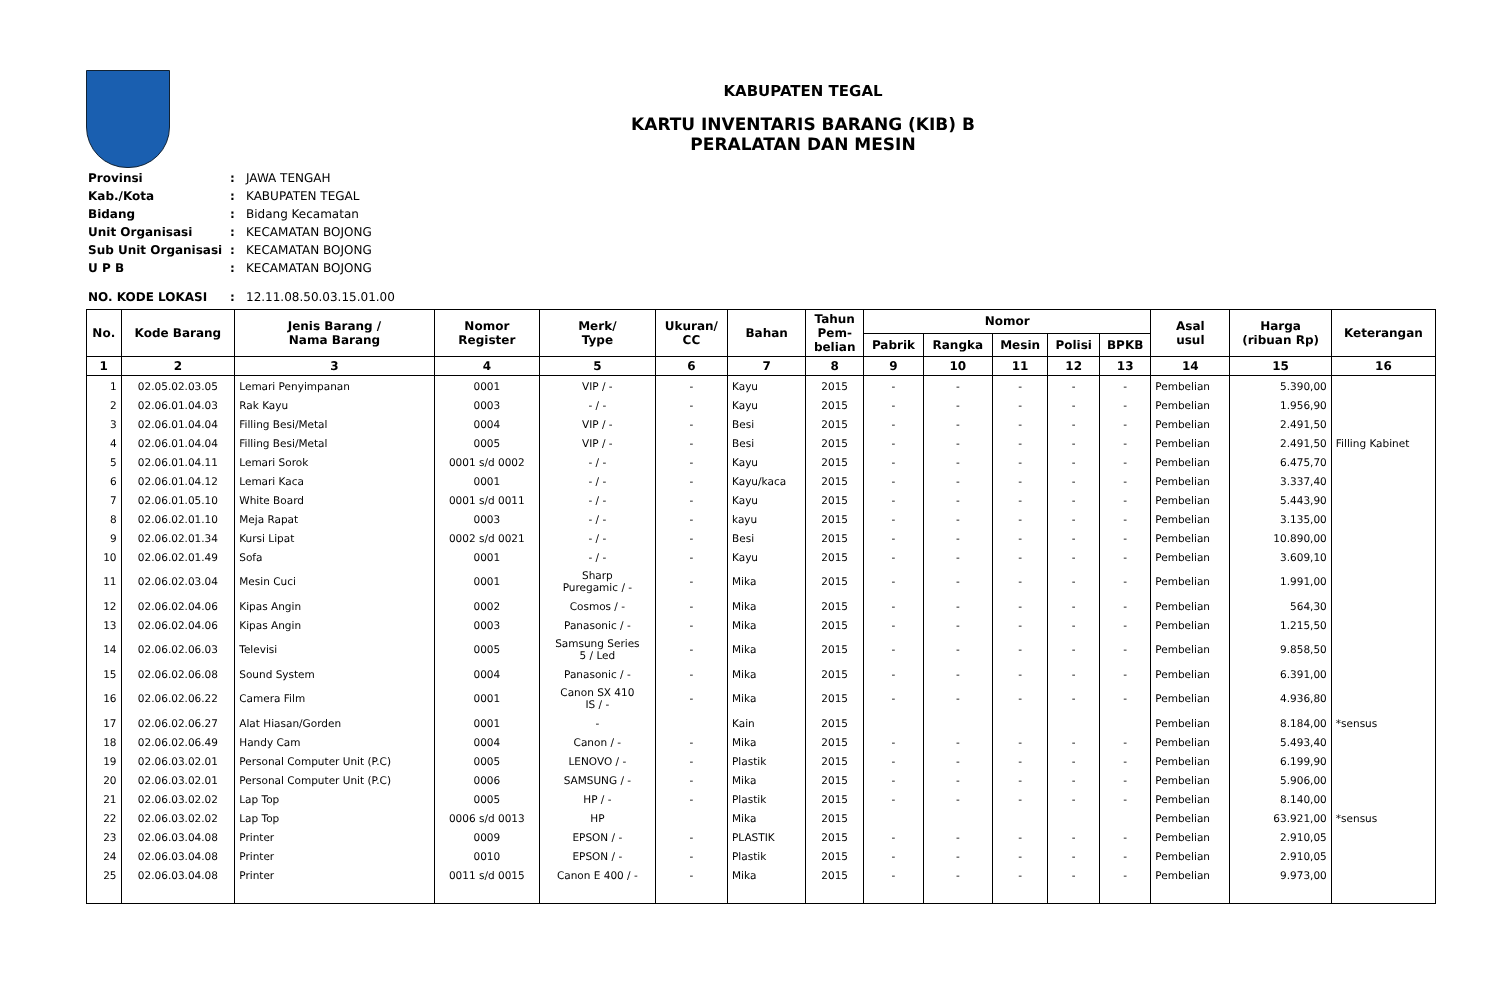KABUPATEN TEGAL
KARTU INVENTARIS BARANG (KIB) B
PERALATAN DAN MESIN
| Provinsi | : | JAWA TENGAH |
| Kab./Kota | : | KABUPATEN TEGAL |
| Bidang | : | Bidang Kecamatan |
| Unit Organisasi | : | KECAMATAN BOJONG |
| Sub Unit Organisasi | : | KECAMATAN BOJONG |
| U P B | : | KECAMATAN BOJONG |
| NO. KODE LOKASI | : | 12.11.08.50.03.15.01.00 |
| No. | Kode Barang | Jenis Barang / Nama Barang | Nomor Register | Merk/ Type | Ukuran/ CC | Bahan | Tahun Pem- belian | Nomor | | | | | Asal usul | Harga (ribuan Rp) | Keterangan |
| --- | --- | --- | --- | --- | --- | --- | --- | --- | --- | --- | --- | --- | --- | --- | --- |
| | | | | | | | | Pabrik | Rangka | Mesin | Polisi | BPKB | | | |
| 1 | 2 | 3 | 4 | 5 | 6 | 7 | 8 | 9 | 10 | 11 | 12 | 13 | 14 | 15 | 16 |
| 1 | 02.05.02.03.05 | Lemari Penyimpanan | 0001 | VIP / - | - | Kayu | 2015 | - | - | - | - | - | Pembelian | 5.390,00 | |
| 2 | 02.06.01.04.03 | Rak Kayu | 0003 | - / - | - | Kayu | 2015 | - | - | - | - | - | Pembelian | 1.956,90 | |
| 3 | 02.06.01.04.04 | Filling Besi/Metal | 0004 | VIP / - | - | Besi | 2015 | - | - | - | - | - | Pembelian | 2.491,50 | |
| 4 | 02.06.01.04.04 | Filling Besi/Metal | 0005 | VIP / - | - | Besi | 2015 | - | - | - | - | - | Pembelian | 2.491,50 | Filling Kabinet |
| 5 | 02.06.01.04.11 | Lemari Sorok | 0001 s/d 0002 | - / - | - | Kayu | 2015 | - | - | - | - | - | Pembelian | 6.475,70 | |
| 6 | 02.06.01.04.12 | Lemari Kaca | 0001 | - / - | - | Kayu/kaca | 2015 | - | - | - | - | - | Pembelian | 3.337,40 | |
| 7 | 02.06.01.05.10 | White Board | 0001 s/d 0011 | - / - | - | Kayu | 2015 | - | - | - | - | - | Pembelian | 5.443,90 | |
| 8 | 02.06.02.01.10 | Meja Rapat | 0003 | - / - | - | kayu | 2015 | - | - | - | - | - | Pembelian | 3.135,00 | |
| 9 | 02.06.02.01.34 | Kursi Lipat | 0002 s/d 0021 | - / - | - | Besi | 2015 | - | - | - | - | - | Pembelian | 10.890,00 | |
| 10 | 02.06.02.01.49 | Sofa | 0001 | - / - | - | Kayu | 2015 | - | - | - | - | - | Pembelian | 3.609,10 | |
| 11 | 02.06.02.03.04 | Mesin Cuci | 0001 | Sharp Puregamic / - | - | Mika | 2015 | - | - | - | - | - | Pembelian | 1.991,00 | |
| 12 | 02.06.02.04.06 | Kipas Angin | 0002 | Cosmos / - | - | Mika | 2015 | - | - | - | - | - | Pembelian | 564,30 | |
| 13 | 02.06.02.04.06 | Kipas Angin | 0003 | Panasonic / - | - | Mika | 2015 | - | - | - | - | - | Pembelian | 1.215,50 | |
| 14 | 02.06.02.06.03 | Televisi | 0005 | Samsung Series 5 / Led | - | Mika | 2015 | - | - | - | - | - | Pembelian | 9.858,50 | |
| 15 | 02.06.02.06.08 | Sound System | 0004 | Panasonic / - | - | Mika | 2015 | - | - | - | - | - | Pembelian | 6.391,00 | |
| 16 | 02.06.02.06.22 | Camera Film | 0001 | Canon SX 410 IS / - | - | Mika | 2015 | - | - | - | - | - | Pembelian | 4.936,80 | |
| 17 | 02.06.02.06.27 | Alat Hiasan/Gorden | 0001 | - | | Kain | 2015 | | | | | | Pembelian | 8.184,00 | *sensus |
| 18 | 02.06.02.06.49 | Handy Cam | 0004 | Canon / - | - | Mika | 2015 | - | - | - | - | - | Pembelian | 5.493,40 | |
| 19 | 02.06.03.02.01 | Personal Computer Unit (P.C) | 0005 | LENOVO / - | - | Plastik | 2015 | - | - | - | - | - | Pembelian | 6.199,90 | |
| 20 | 02.06.03.02.01 | Personal Computer Unit (P.C) | 0006 | SAMSUNG / - | - | Mika | 2015 | - | - | - | - | - | Pembelian | 5.906,00 | |
| 21 | 02.06.03.02.02 | Lap Top | 0005 | HP / - | - | Plastik | 2015 | - | - | - | - | - | Pembelian | 8.140,00 | |
| 22 | 02.06.03.02.02 | Lap Top | 0006 s/d 0013 | HP | | Mika | 2015 | | | | | | Pembelian | 63.921,00 | *sensus |
| 23 | 02.06.03.04.08 | Printer | 0009 | EPSON / - | - | PLASTIK | 2015 | - | - | - | - | - | Pembelian | 2.910,05 | |
| 24 | 02.06.03.04.08 | Printer | 0010 | EPSON / - | - | Plastik | 2015 | - | - | - | - | - | Pembelian | 2.910,05 | |
| 25 | 02.06.03.04.08 | Printer | 0011 s/d 0015 | Canon E 400 / - | - | Mika | 2015 | - | - | - | - | - | Pembelian | 9.973,00 | |